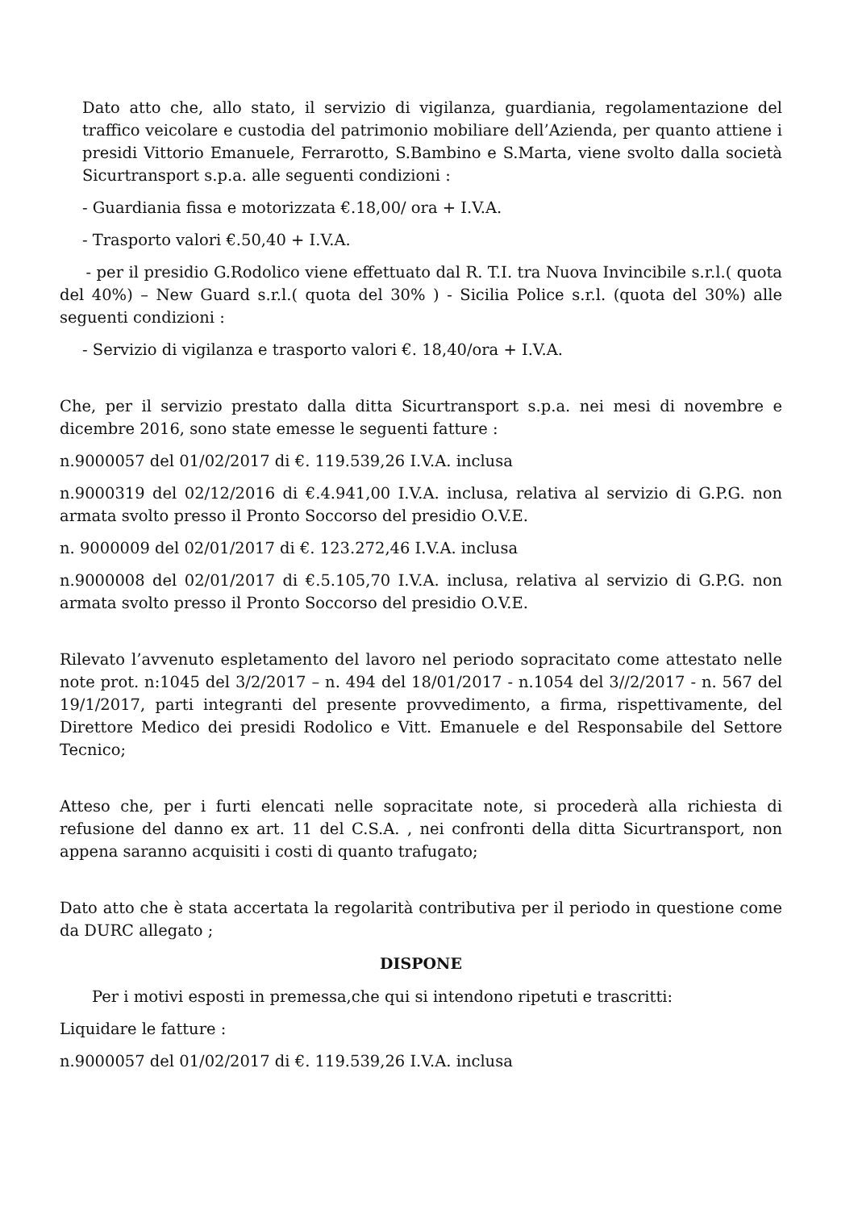Dato atto che, allo stato, il servizio di vigilanza, guardiania, regolamentazione del traffico veicolare e custodia del patrimonio mobiliare dell’Azienda, per quanto attiene i presidi Vittorio Emanuele, Ferrarotto, S.Bambino e S.Marta, viene svolto dalla società Sicurtransport s.p.a. alle seguenti condizioni :
- Guardiania fissa e motorizzata €.18,00/ ora + I.V.A.
- Trasporto valori €.50,40 + I.V.A.
- per il presidio G.Rodolico viene effettuato dal R. T.I. tra Nuova Invincibile s.r.l.( quota del 40%) – New Guard s.r.l.( quota del 30% ) - Sicilia Police s.r.l. (quota del 30%) alle seguenti condizioni :
- Servizio di vigilanza e trasporto valori €. 18,40/ora + I.V.A.
Che, per il servizio prestato dalla ditta Sicurtransport s.p.a. nei mesi di novembre e dicembre 2016, sono state emesse le seguenti fatture :
n.9000057 del 01/02/2017 di €. 119.539,26 I.V.A. inclusa
n.9000319 del 02/12/2016 di €.4.941,00 I.V.A. inclusa, relativa al servizio di G.P.G. non armata svolto presso il Pronto Soccorso del presidio O.V.E.
n. 9000009 del 02/01/2017 di €. 123.272,46 I.V.A. inclusa
n.9000008 del 02/01/2017 di €.5.105,70 I.V.A. inclusa, relativa al servizio di G.P.G. non armata svolto presso il Pronto Soccorso del presidio O.V.E.
Rilevato l’avvenuto espletamento del lavoro nel periodo sopracitato come attestato nelle note prot. n:1045 del 3/2/2017 – n. 494 del 18/01/2017 - n.1054 del 3//2/2017 - n. 567 del 19/1/2017, parti integranti del presente provvedimento, a firma, rispettivamente, del Direttore Medico dei presidi Rodolico e Vitt. Emanuele e del Responsabile del Settore Tecnico;
Atteso che, per i furti elencati nelle sopracitate note, si procederà alla richiesta di refusione del danno ex art. 11 del C.S.A. , nei confronti della ditta Sicurtransport, non appena saranno acquisiti i costi di quanto trafugato;
Dato atto che è stata accertata la regolarità contributiva per il periodo in questione come da DURC allegato ;
DISPONE
Per i motivi esposti in premessa,che qui si intendono ripetuti e trascritti:
Liquidare le fatture :
n.9000057 del 01/02/2017 di €. 119.539,26 I.V.A. inclusa